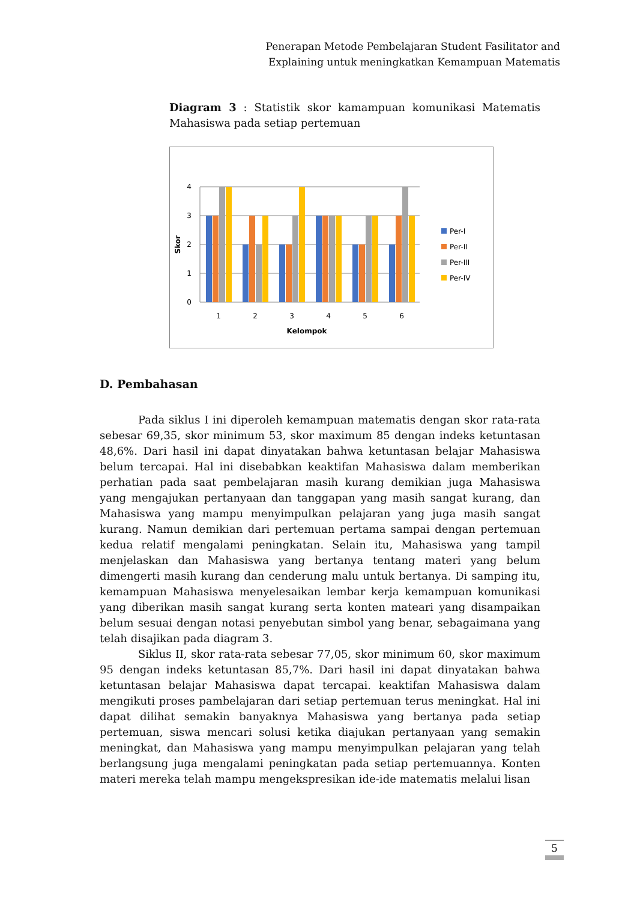Penerapan Metode Pembelajaran Student Fasilitator and
Explaining untuk meningkatkan Kemampuan Matematis
Diagram 3 : Statistik skor kamampuan komunikasi Matematis Mahasiswa pada setiap pertemuan
4
3
2
1
0
Skor
1
2
3
4
5
6
Kelompok
Per-I
Per-II
Per-III
Per-IV
D. Pembahasan
Pada siklus I ini diperoleh kemampuan matematis dengan skor rata-rata sebesar 69,35, skor minimum 53, skor maximum 85 dengan indeks ketuntasan 48,6%. Dari hasil ini dapat dinyatakan bahwa ketuntasan belajar Mahasiswa belum tercapai. Hal ini disebabkan keaktifan Mahasiswa dalam memberikan perhatian pada saat pembelajaran masih kurang demikian juga Mahasiswa yang mengajukan pertanyaan dan tanggapan yang masih sangat kurang, dan Mahasiswa yang mampu menyimpulkan pelajaran yang juga masih sangat kurang. Namun demikian dari pertemuan pertama sampai dengan pertemuan kedua relatif mengalami peningkatan. Selain itu, Mahasiswa yang tampil menjelaskan dan Mahasiswa yang bertanya tentang materi yang belum dimengerti masih kurang dan cenderung malu untuk bertanya. Di samping itu, kemampuan Mahasiswa menyelesaikan lembar kerja kemampuan komunikasi yang diberikan masih sangat kurang serta konten mateari yang disampaikan belum sesuai dengan notasi penyebutan simbol yang benar, sebagaimana yang telah disajikan pada diagram 3.
Siklus II, skor rata-rata sebesar 77,05, skor minimum 60, skor maximum 95 dengan indeks ketuntasan 85,7%. Dari hasil ini dapat dinyatakan bahwa ketuntasan belajar Mahasiswa dapat tercapai. keaktifan Mahasiswa dalam mengikuti proses pambelajaran dari setiap pertemuan terus meningkat. Hal ini dapat dilihat semakin banyaknya Mahasiswa yang bertanya pada setiap pertemuan, siswa mencari solusi ketika diajukan pertanyaan yang semakin meningkat, dan Mahasiswa yang mampu menyimpulkan pelajaran yang telah berlangsung juga mengalami peningkatan pada setiap pertemuannya. Konten materi mereka telah mampu mengekspresikan ide-ide matematis melalui lisan
5